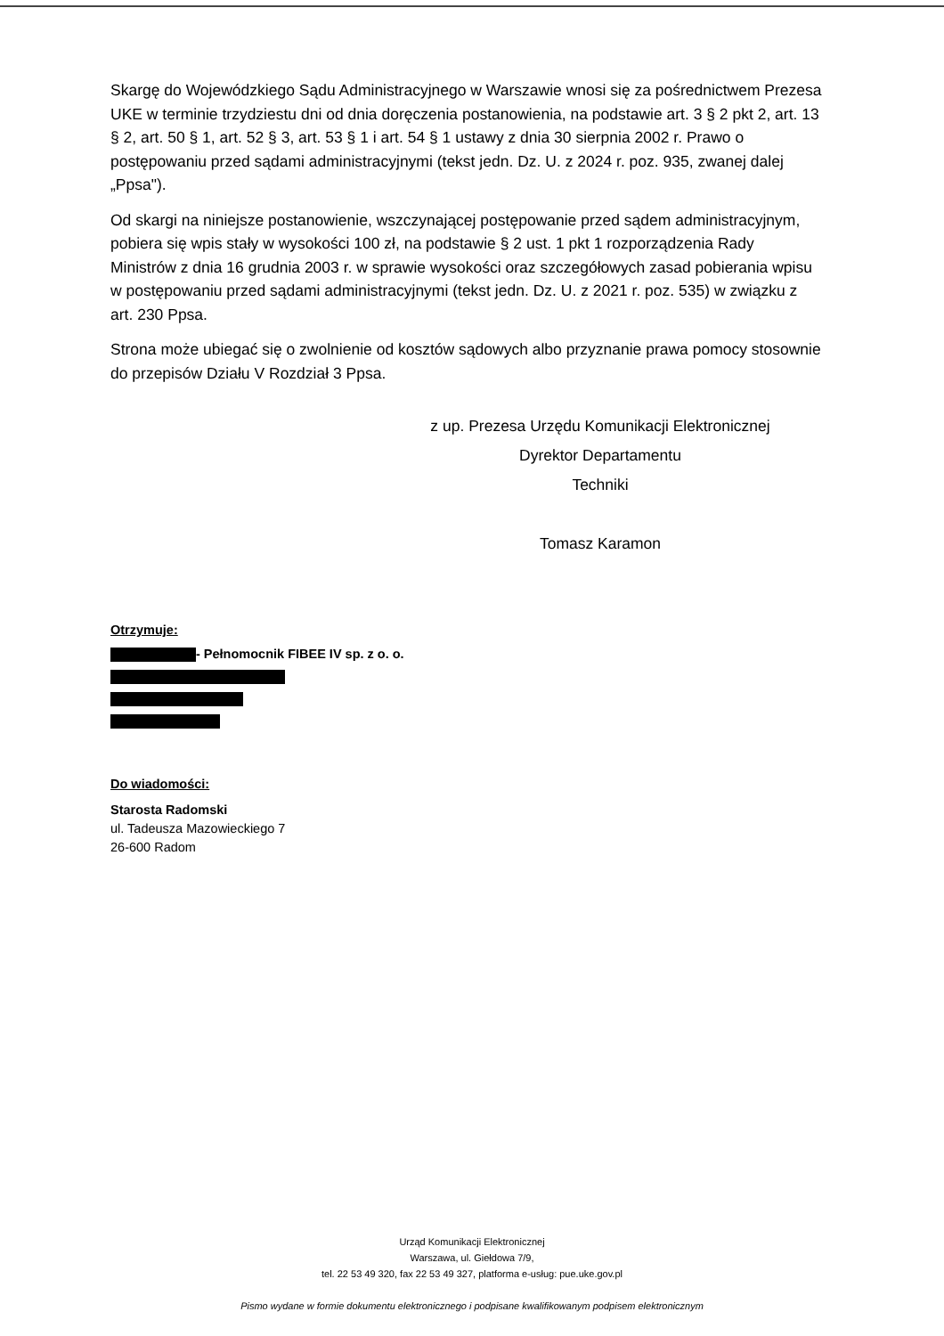Skargę do Wojewódzkiego Sądu Administracyjnego w Warszawie wnosi się za pośrednictwem Prezesa UKE w terminie trzydziestu dni od dnia doręczenia postanowienia, na podstawie art. 3 § 2 pkt 2, art. 13 § 2, art. 50 § 1, art. 52 § 3, art. 53 § 1 i art. 54 § 1 ustawy z dnia 30 sierpnia 2002 r. Prawo o postępowaniu przed sądami administracyjnymi (tekst jedn. Dz. U. z 2024 r. poz. 935, zwanej dalej „Ppsa").
Od skargi na niniejsze postanowienie, wszczynającej postępowanie przed sądem administracyjnym, pobiera się wpis stały w wysokości 100 zł, na podstawie § 2 ust. 1 pkt 1 rozporządzenia Rady Ministrów z dnia 16 grudnia 2003 r. w sprawie wysokości oraz szczegółowych zasad pobierania wpisu w postępowaniu przed sądami administracyjnymi (tekst jedn. Dz. U. z 2021 r. poz. 535) w związku z art. 230 Ppsa.
Strona może ubiegać się o zwolnienie od kosztów sądowych albo przyznanie prawa pomocy stosownie do przepisów Działu V Rozdział 3 Ppsa.
z up. Prezesa Urzędu Komunikacji Elektronicznej
Dyrektor Departamentu
Techniki
Tomasz Karamon
Otrzymuje:
- Pełnomocnik FIBEE IV sp. z o. o.
Do wiadomości:
Starosta Radomski
ul. Tadeusza Mazowieckiego 7
26-600 Radom
Urząd Komunikacji Elektronicznej
Warszawa, ul. Giełdowa 7/9,
tel. 22 53 49 320, fax 22 53 49 327, platforma e-usług: pue.uke.gov.pl
Pismo wydane w formie dokumentu elektronicznego i podpisane kwalifikowanym podpisem elektronicznym